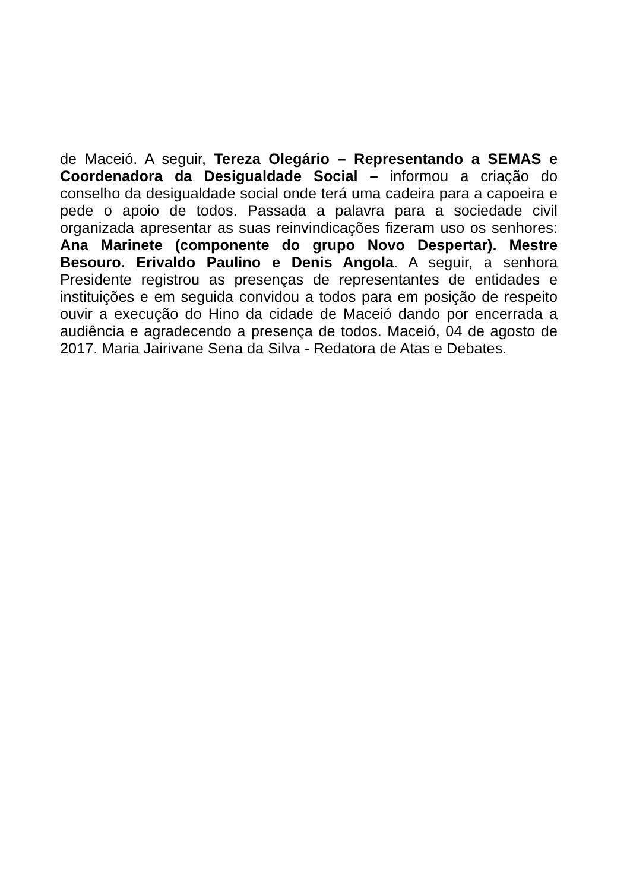de Maceió. A seguir, Tereza Olegário – Representando a SEMAS e Coordenadora da Desigualdade Social – informou a criação do conselho da desigualdade social onde terá uma cadeira para a capoeira e pede o apoio de todos. Passada a palavra para a sociedade civil organizada apresentar as suas reinvindicações fizeram uso os senhores: Ana Marinete (componente do grupo Novo Despertar). Mestre Besouro. Erivaldo Paulino e Denis Angola. A seguir, a senhora Presidente registrou as presenças de representantes de entidades e instituições e em seguida convidou a todos para em posição de respeito ouvir a execução do Hino da cidade de Maceió dando por encerrada a audiência e agradecendo a presença de todos. Maceió, 04 de agosto de 2017. Maria Jairivane Sena da Silva - Redatora de Atas e Debates.